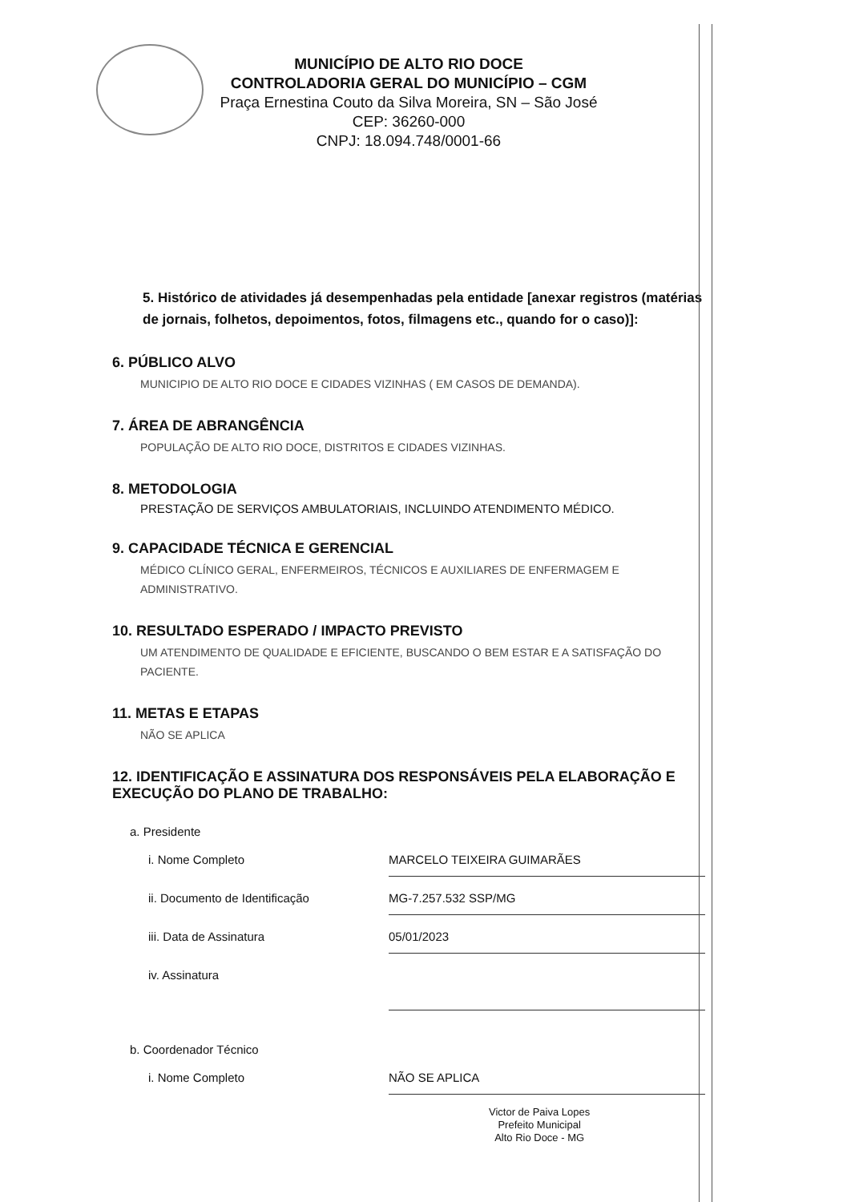MUNICÍPIO DE ALTO RIO DOCE
CONTROLADORIA GERAL DO MUNICÍPIO – CGM
Praça Ernestina Couto da Silva Moreira, SN – São José
CEP: 36260-000
CNPJ: 18.094.748/0001-66
5. Histórico de atividades já desempenhadas pela entidade [anexar registros (matérias de jornais, folhetos, depoimentos, fotos, filmagens etc., quando for o caso)]:
6. PÚBLICO ALVO
MUNICIPIO DE ALTO RIO DOCE E CIDADES VIZINHAS ( EM CASOS DE DEMANDA).
7. ÁREA DE ABRANGÊNCIA
POPULAÇÃO DE ALTO RIO DOCE, DISTRITOS E CIDADES VIZINHAS.
8. METODOLOGIA
PRESTAÇÃO DE SERVIÇOS AMBULATORIAIS, INCLUINDO ATENDIMENTO MÉDICO.
9. CAPACIDADE TÉCNICA E GERENCIAL
MÉDICO CLÍNICO GERAL, ENFERMEIROS, TÉCNICOS E AUXILIARES DE ENFERMAGEM E ADMINISTRATIVO.
10. RESULTADO ESPERADO / IMPACTO PREVISTO
UM ATENDIMENTO DE QUALIDADE E EFICIENTE, BUSCANDO O BEM ESTAR E A SATISFAÇÃO DO PACIENTE.
11. METAS E ETAPAS
NÃO SE APLICA
12. IDENTIFICAÇÃO E ASSINATURA DOS RESPONSÁVEIS PELA ELABORAÇÃO E EXECUÇÃO DO PLANO DE TRABALHO:
a. Presidente
i. Nome Completo MARCELO TEIXEIRA GUIMARÃES
ii. Documento de Identificação MG-7.257.532 SSP/MG
iii. Data de Assinatura 05/01/2023
iv. Assinatura
b. Coordenador Técnico
i. Nome Completo NÃO SE APLICA
Victor de Paiva Lopes
Prefeito Municipal
Alto Rio Doce - MG